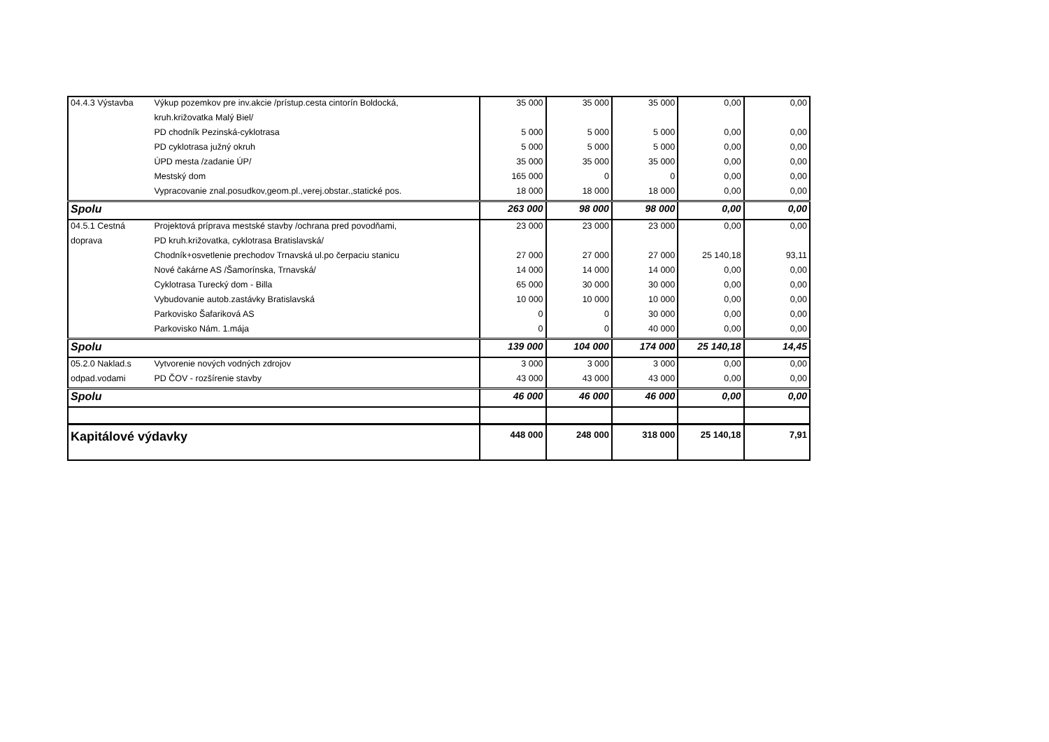| 04.4.3 Výstavba | Výkup pozemkov pre inv.akcie /prístup.cesta cintorín Boldocká, | 35 000 | 35 000 | 35 000 | 0,00 | 0,00 |
| | kruh.križovatka Malý Biel/ | | | | | |
| | PD chodník Pezinská-cyklotrasa | 5 000 | 5 000 | 5 000 | 0,00 | 0,00 |
| | PD cyklotrasa južný okruh | 5 000 | 5 000 | 5 000 | 0,00 | 0,00 |
| | ÚPD mesta /zadanie ÚP/ | 35 000 | 35 000 | 35 000 | 0,00 | 0,00 |
| | Mestský dom | 165 000 | 0 | 0 | 0,00 | 0,00 |
| | Vypracovanie znal.posudkov,geom.pl.,verej.obstar.,statické pos. | 18 000 | 18 000 | 18 000 | 0,00 | 0,00 |
| Spolu | | 263 000 | 98 000 | 98 000 | 0,00 | 0,00 |
| 04.5.1 Cestná | Projektová príprava mestské stavby /ochrana pred povodňami, | 23 000 | 23 000 | 23 000 | 0,00 | 0,00 |
| doprava | PD kruh.križovatka, cyklotrasa Bratislavská/ | | | | | |
| | Chodník+osvetlenie prechodov Trnavská ul.po čerpaciu stanicu | 27 000 | 27 000 | 27 000 | 25 140,18 | 93,11 |
| | Nové čakárne AS /Šamorínska, Trnavská/ | 14 000 | 14 000 | 14 000 | 0,00 | 0,00 |
| | Cyklotrasa Turecký dom - Billa | 65 000 | 30 000 | 30 000 | 0,00 | 0,00 |
| | Vybudovanie autob.zastávky Bratislavská | 10 000 | 10 000 | 10 000 | 0,00 | 0,00 |
| | Parkovisko Šafariková AS | 0 | 0 | 30 000 | 0,00 | 0,00 |
| | Parkovisko Nám. 1.mája | 0 | 0 | 40 000 | 0,00 | 0,00 |
| Spolu | | 139 000 | 104 000 | 174 000 | 25 140,18 | 14,45 |
| 05.2.0 Naklad.s | Vytvorenie nových vodných zdrojov | 3 000 | 3 000 | 3 000 | 0,00 | 0,00 |
| odpad.vodami | PD ČOV - rozšírenie stavby | 43 000 | 43 000 | 43 000 | 0,00 | 0,00 |
| Spolu | | 46 000 | 46 000 | 46 000 | 0,00 | 0,00 |
| Kapitálové výdavky | | 448 000 | 248 000 | 318 000 | 25 140,18 | 7,91 |